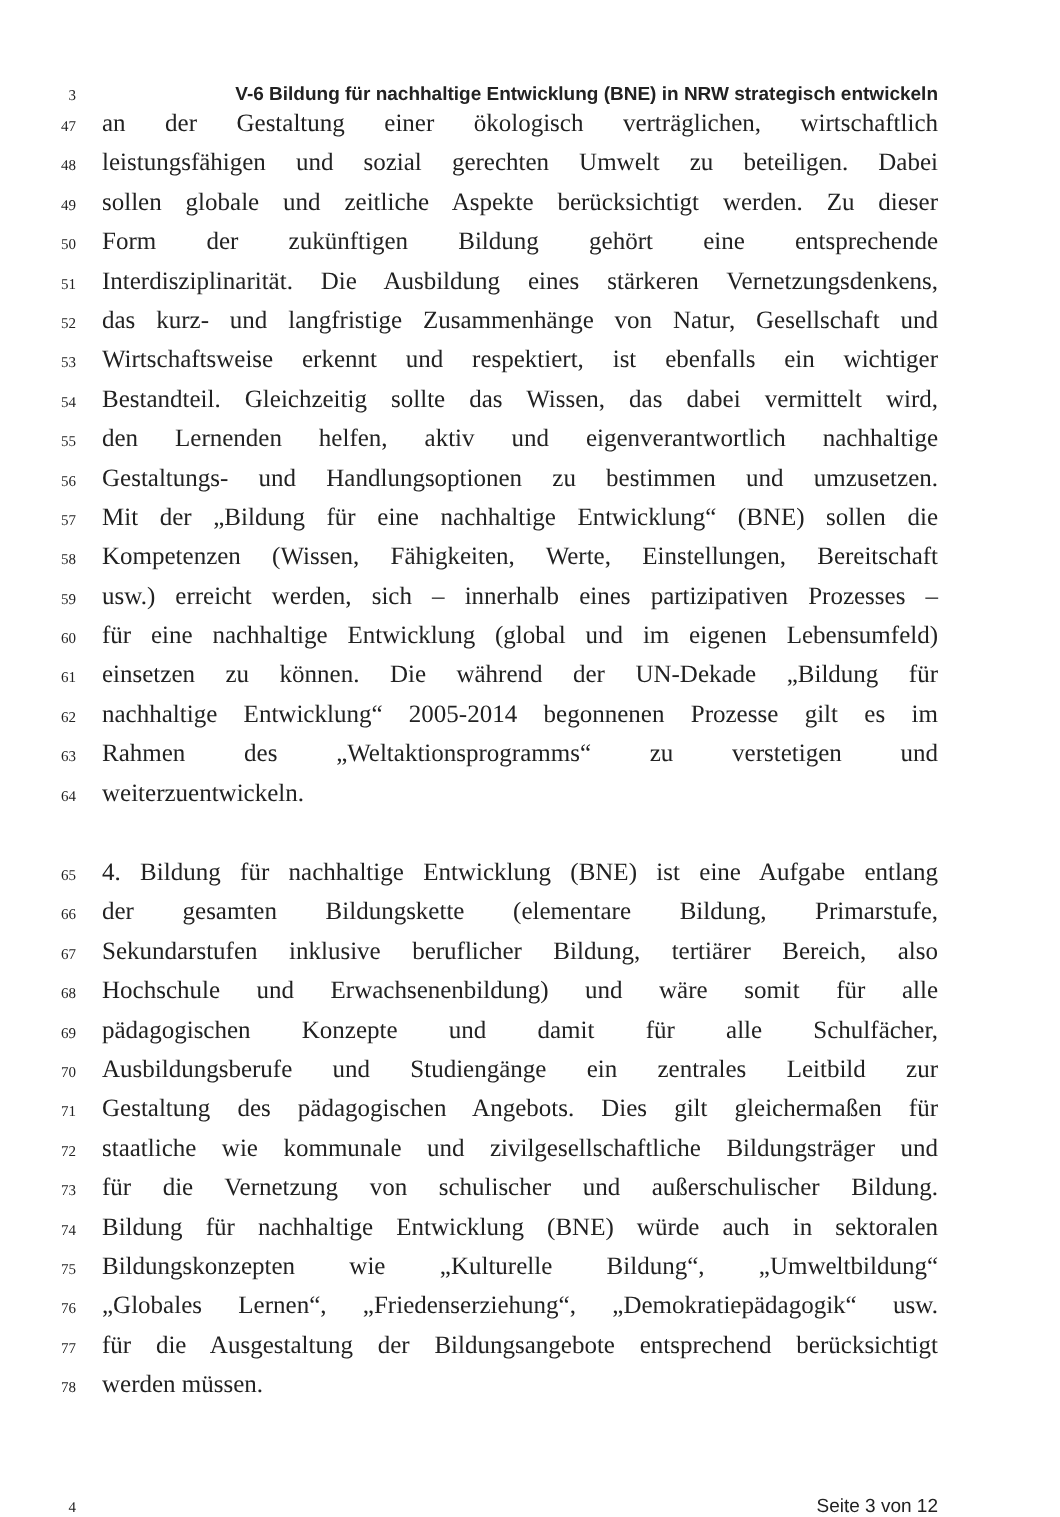3
V-6 Bildung für nachhaltige Entwicklung (BNE) in NRW strategisch entwickeln
47
an der Gestaltung einer ökologisch verträglichen, wirtschaftlich
48
leistungsfähigen und sozial gerechten Umwelt zu beteiligen. Dabei
49
sollen globale und zeitliche Aspekte berücksichtigt werden. Zu dieser
50
Form der zukünftigen Bildung gehört eine entsprechende
51
Interdisziplinarität. Die Ausbildung eines stärkeren Vernetzungsdenkens,
52
das kurz- und langfristige Zusammenhänge von Natur, Gesellschaft und
53
Wirtschaftsweise erkennt und respektiert, ist ebenfalls ein wichtiger
54
Bestandteil. Gleichzeitig sollte das Wissen, das dabei vermittelt wird,
55
den Lernenden helfen, aktiv und eigenverantwortlich nachhaltige
56
Gestaltungs- und Handlungsoptionen zu bestimmen und umzusetzen.
57
Mit der „Bildung für eine nachhaltige Entwicklung“ (BNE) sollen die
58
Kompetenzen (Wissen, Fähigkeiten, Werte, Einstellungen, Bereitschaft
59
usw.) erreicht werden, sich – innerhalb eines partizipativen Prozesses –
60
für eine nachhaltige Entwicklung (global und im eigenen Lebensumfeld)
61
einsetzen zu können. Die während der UN-Dekade „Bildung für
62
nachhaltige Entwicklung“ 2005-2014 begonnenen Prozesse gilt es im
63
Rahmen des „Weltaktionsprogramms“ zu verstetigen und
64
weiterzuentwickeln.
65
4. Bildung für nachhaltige Entwicklung (BNE) ist eine Aufgabe entlang
66
der gesamten Bildungskette (elementare Bildung, Primarstufe,
67
Sekundarstufen inklusive beruflicher Bildung, tertiärer Bereich, also
68
Hochschule und Erwachsenenbildung) und wäre somit für alle
69
pädagogischen Konzepte und damit für alle Schulfächer,
70
Ausbildungsberufe und Studiengänge ein zentrales Leitbild zur
71
Gestaltung des pädagogischen Angebots. Dies gilt gleichermaßen für
72
staatliche wie kommunale und zivilgesellschaftliche Bildungsträger und
73
für die Vernetzung von schulischer und außerschulischer Bildung.
74
Bildung für nachhaltige Entwicklung (BNE) würde auch in sektoralen
75
Bildungskonzepten wie „Kulturelle Bildung“, „Umweltbildung“
76
„Globales Lernen“, „Friedenserziehung“, „Demokratiepädagogik“ usw.
77
für die Ausgestaltung der Bildungsangebote entsprechend berücksichtigt
78
werden müssen.
4
Seite 3 von 12